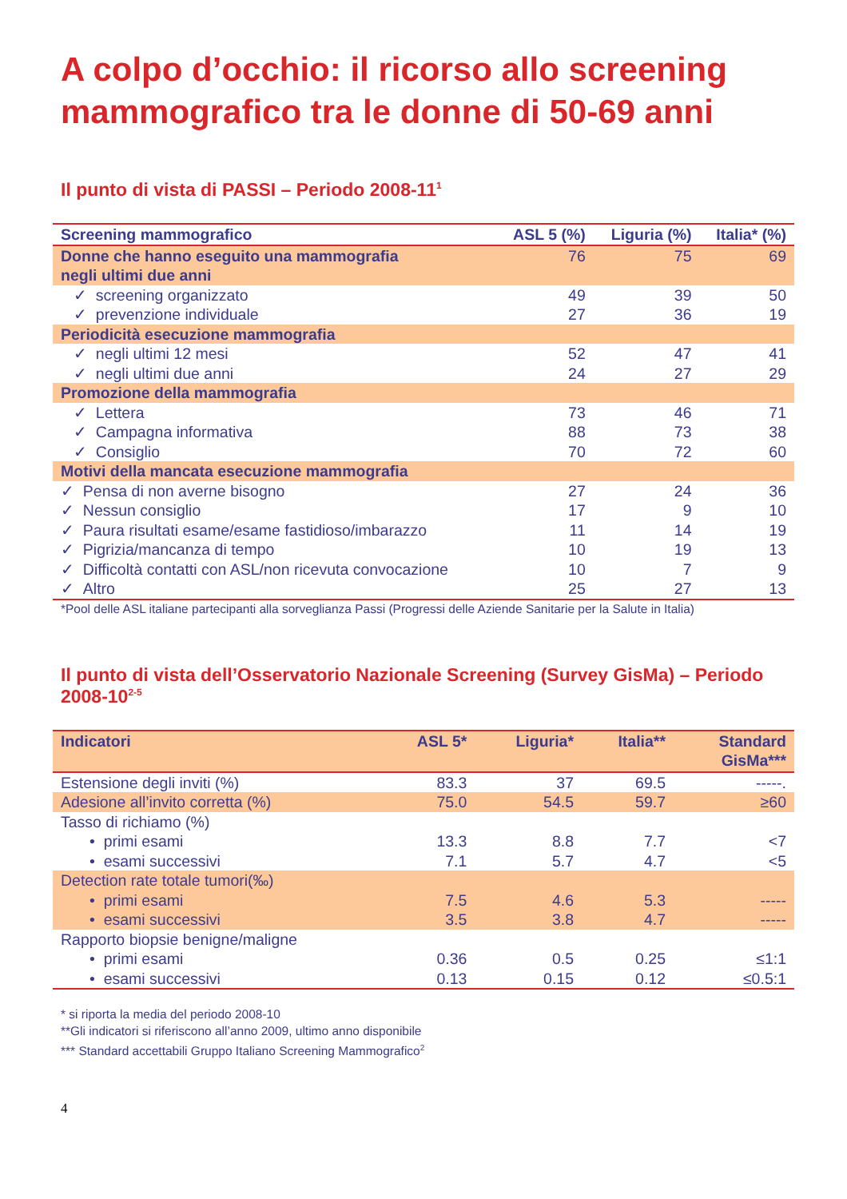A colpo d’occhio: il ricorso allo screening mammografico tra le donne di 50-69 anni
Il punto di vista di PASSI – Periodo 2008-11<sup>1</sup>
| Screening mammografico | ASL 5 (%) | Liguria (%) | Italia* (%) |
| --- | --- | --- | --- |
| Donne che hanno eseguito una mammografia negli ultimi due anni | 76 | 75 | 69 |
| ✓ screening organizzato | 49 | 39 | 50 |
| ✓ prevenzione individuale | 27 | 36 | 19 |
| Periodicità esecuzione mammografia | | | |
| ✓ negli ultimi 12 mesi | 52 | 47 | 41 |
| ✓ negli ultimi due anni | 24 | 27 | 29 |
| Promozione della mammografia | | | |
| ✓ Lettera | 73 | 46 | 71 |
| ✓ Campagna informativa | 88 | 73 | 38 |
| ✓ Consiglio | 70 | 72 | 60 |
| Motivi della mancata esecuzione mammografia | | | |
| ✓ Pensa di non averne bisogno | 27 | 24 | 36 |
| ✓ Nessun consiglio | 17 | 9 | 10 |
| ✓ Paura risultati esame/esame fastidioso/imbarazzo | 11 | 14 | 19 |
| ✓ Pigrizia/mancanza di tempo | 10 | 19 | 13 |
| ✓ Difficoltà contatti con ASL/non ricevuta convocazione | 10 | 7 | 9 |
| ✓ Altro | 25 | 27 | 13 |
*Pool delle ASL italiane partecipanti alla sorveglianza Passi (Progressi delle Aziende Sanitarie per la Salute in Italia)
Il punto di vista dell’Osservatorio Nazionale Screening (Survey GisMa) – Periodo 2008-10<sup>2-5</sup>
| Indicatori | ASL 5* | Liguria* | Italia** | Standard GisMa*** |
| --- | --- | --- | --- | --- |
| Estensione degli inviti (%) | 83.3 | 37 | 69.5 | -----. |
| Adesione all’invito corretta (%) | 75.0 | 54.5 | 59.7 | ≥60 |
| Tasso di richiamo (%) | | | | |
| • primi esami | 13.3 | 8.8 | 7.7 | <7 |
| • esami successivi | 7.1 | 5.7 | 4.7 | <5 |
| Detection rate totale tumori(‰) | | | | |
| • primi esami | 7.5 | 4.6 | 5.3 | ----- |
| • esami successivi | 3.5 | 3.8 | 4.7 | ----- |
| Rapporto biopsie benigne/maligne | | | | |
| • primi esami | 0.36 | 0.5 | 0.25 | ≤1:1 |
| • esami successivi | 0.13 | 0.15 | 0.12 | ≤0.5:1 |
* si riporta la media del periodo 2008-10
**Gli indicatori si riferiscono all’anno 2009, ultimo anno disponibile
*** Standard accettabili Gruppo Italiano Screening Mammografico<sup>2</sup>
4